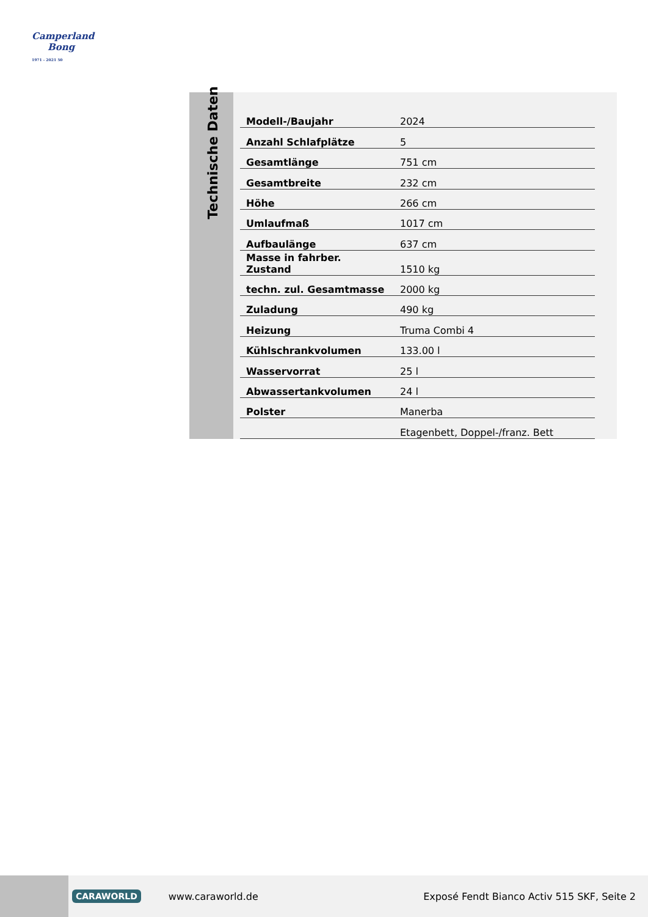Camperland
Bong
1971 - 2021 50
Technische Daten
| Modell-/Baujahr | 2024 |
| Anzahl Schlafplätze | 5 |
| Gesamtlänge | 751 cm |
| Gesamtbreite | 232 cm |
| Höhe | 266 cm |
| Umlaufmaß | 1017 cm |
| Aufbaulänge | 637 cm |
| Masse in fahrber. Zustand | 1510 kg |
| techn. zul. Gesamtmasse | 2000 kg |
| Zuladung | 490 kg |
| Heizung | Truma Combi 4 |
| Kühlschrankvolumen | 133.00 l |
| Wasservorrat | 25 l |
| Abwassertankvolumen | 24 l |
| Polster | Manerba |
| | Etagenbett, Doppel-/franz. Bett |
CARAWORLD www.caraworld.de Exposé Fendt Bianco Activ 515 SKF, Seite 2